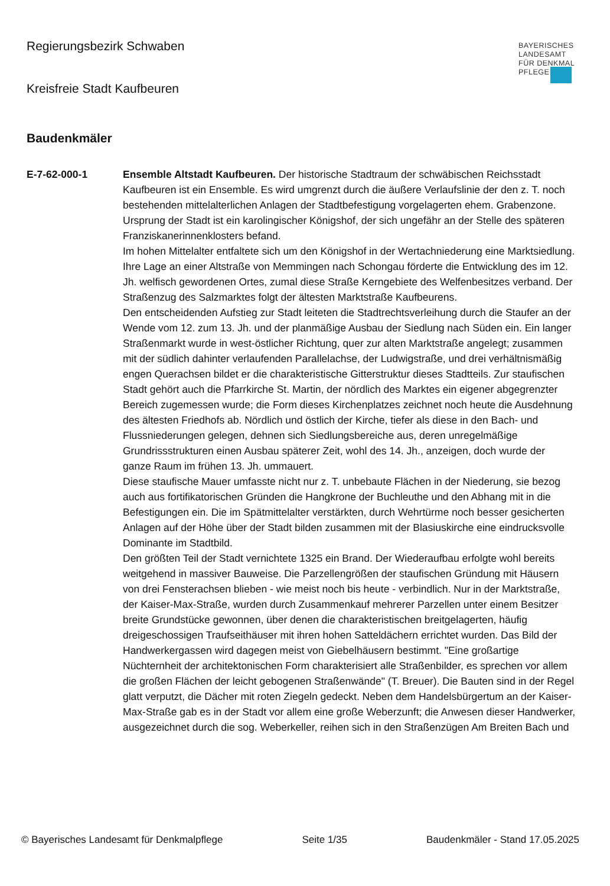Regierungsbezirk Schwaben
Kreisfreie Stadt Kaufbeuren
BAYERISCHES
LANDESAMT
FÜR DENKMAL
PFLEGE
Baudenkmäler
E-7-62-000-1 Ensemble Altstadt Kaufbeuren. Der historische Stadtraum der schwäbischen Reichsstadt Kaufbeuren ist ein Ensemble. Es wird umgrenzt durch die äußere Verlaufslinie der den z. T. noch bestehenden mittelalterlichen Anlagen der Stadtbefestigung vorgelagerten ehem. Grabenzone.
Ursprung der Stadt ist ein karolingischer Königshof, der sich ungefähr an der Stelle des späteren Franziskanerinnenklosters befand.
Im hohen Mittelalter entfaltete sich um den Königshof in der Wertachniederung eine Marktsiedlung. Ihre Lage an einer Altstraße von Memmingen nach Schongau förderte die Entwicklung des im 12. Jh. welfisch gewordenen Ortes, zumal diese Straße Kerngebiete des Welfenbesitzes verband. Der Straßenzug des Salzmarktes folgt der ältesten Marktstraße Kaufbeurens.
Den entscheidenden Aufstieg zur Stadt leiteten die Stadtrechtsverleihung durch die Staufer an der Wende vom 12. zum 13. Jh. und der planmäßige Ausbau der Siedlung nach Süden ein. Ein langer Straßenmarkt wurde in west-östlicher Richtung, quer zur alten Marktstraße angelegt; zusammen mit der südlich dahinter verlaufenden Parallelachse, der Ludwigstraße, und drei verhältnismäßig engen Querachsen bildet er die charakteristische Gitterstruktur dieses Stadtteils. Zur staufischen Stadt gehört auch die Pfarrkirche St. Martin, der nördlich des Marktes ein eigener abgegrenzter Bereich zugemessen wurde; die Form dieses Kirchenplatzes zeichnet noch heute die Ausdehnung des ältesten Friedhofs ab. Nördlich und östlich der Kirche, tiefer als diese in den Bach- und Flussniederungen gelegen, dehnen sich Siedlungsbereiche aus, deren unregelmäßige Grundrissstrukturen einen Ausbau späterer Zeit, wohl des 14. Jh., anzeigen, doch wurde der ganze Raum im frühen 13. Jh. ummauert.
Diese staufische Mauer umfasste nicht nur z. T. unbebaute Flächen in der Niederung, sie bezog auch aus fortifikatorischen Gründen die Hangkrone der Buchleuthe und den Abhang mit in die Befestigungen ein. Die im Spätmittelalter verstärkten, durch Wehrtürme noch besser gesicherten Anlagen auf der Höhe über der Stadt bilden zusammen mit der Blasiuskirche eine eindrucksvolle Dominante im Stadtbild.
Den größten Teil der Stadt vernichtete 1325 ein Brand. Der Wiederaufbau erfolgte wohl bereits weitgehend in massiver Bauweise. Die Parzellengrößen der staufischen Gründung mit Häusern von drei Fensterachsen blieben - wie meist noch bis heute - verbindlich. Nur in der Marktstraße, der Kaiser-Max-Straße, wurden durch Zusammenkauf mehrerer Parzellen unter einem Besitzer breite Grundstücke gewonnen, über denen die charakteristischen breitgelagerten, häufig dreigeschossigen Traufseithäuser mit ihren hohen Satteldächern errichtet wurden. Das Bild der Handwerkergassen wird dagegen meist von Giebelhäusern bestimmt. "Eine großartige Nüchternheit der architektonischen Form charakterisiert alle Straßenbilder, es sprechen vor allem die großen Flächen der leicht gebogenen Straßenwände" (T. Breuer). Die Bauten sind in der Regel glatt verputzt, die Dächer mit roten Ziegeln gedeckt. Neben dem Handelsbürgertum an der Kaiser-Max-Straße gab es in der Stadt vor allem eine große Weberzunft; die Anwesen dieser Handwerker, ausgezeichnet durch die sog. Weberkeller, reihen sich in den Straßenzügen Am Breiten Bach und
© Bayerisches Landesamt für Denkmalpflege Seite 1/35 Baudenkmäler - Stand 17.05.2025